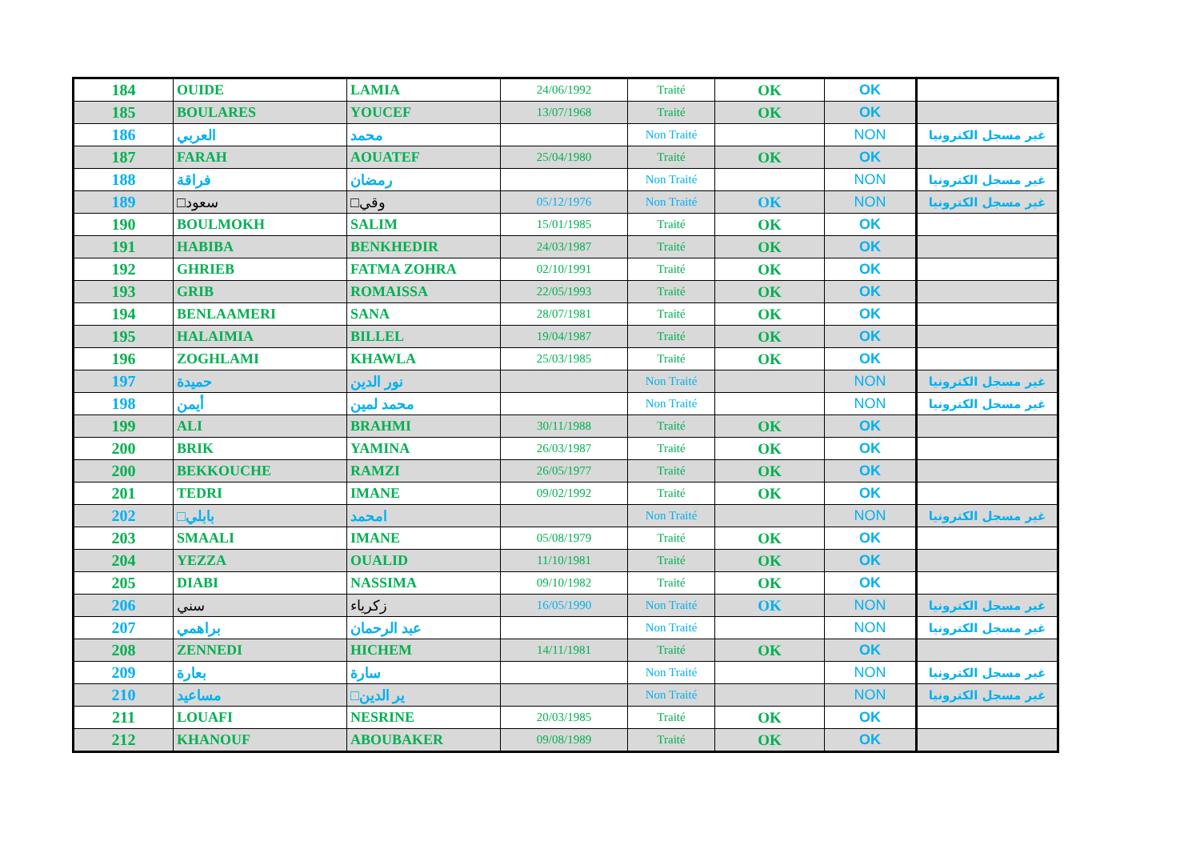| 184 | OUIDE | LAMIA | 24/06/1992 | Traité | OK | OK | |
| 185 | BOULARES | YOUCEF | 13/07/1968 | Traité | OK | OK | |
| 186 | العربي | محمد | | Non Traité | | NON | غير مسجل الكترونيا |
| 187 | FARAH | AOUATEF | 25/04/1980 | Traité | OK | OK | |
| 188 | فراقة | رمضان | | Non Traité | | NON | غير مسجل الكترونيا |
| 189 | □سعود | □وقي | 05/12/1976 | Non Traité | OK | NON | غير مسجل الكترونيا |
| 190 | BOULMOKH | SALIM | 15/01/1985 | Traité | OK | OK | |
| 191 | HABIBA | BENKHEDIR | 24/03/1987 | Traité | OK | OK | |
| 192 | GHRIEB | FATMA ZOHRA | 02/10/1991 | Traité | OK | OK | |
| 193 | GRIB | ROMAISSA | 22/05/1993 | Traité | OK | OK | |
| 194 | BENLAAMERI | SANA | 28/07/1981 | Traité | OK | OK | |
| 195 | HALAIMIA | BILLEL | 19/04/1987 | Traité | OK | OK | |
| 196 | ZOGHLAMI | KHAWLA | 25/03/1985 | Traité | OK | OK | |
| 197 | حميدة | نور الدين | | Non Traité | | NON | غير مسجل الكترونيا |
| 198 | أيمن | محمد لمين | | Non Traité | | NON | غير مسجل الكترونيا |
| 199 | ALI | BRAHMI | 30/11/1988 | Traité | OK | OK | |
| 200 | BRIK | YAMINA | 26/03/1987 | Traité | OK | OK | |
| 200 | BEKKOUCHE | RAMZI | 26/05/1977 | Traité | OK | OK | |
| 201 | TEDRI | IMANE | 09/02/1992 | Traité | OK | OK | |
| 202 | □بابلي | امحمد | | Non Traité | | NON | غير مسجل الكترونيا |
| 203 | SMAALI | IMANE | 05/08/1979 | Traité | OK | OK | |
| 204 | YEZZA | OUALID | 11/10/1981 | Traité | OK | OK | |
| 205 | DIABI | NASSIMA | 09/10/1982 | Traité | OK | OK | |
| 206 | سني | زكرياء | 16/05/1990 | Non Traité | OK | NON | غير مسجل الكترونيا |
| 207 | براهمي | عبد الرحمان | | Non Traité | | NON | غير مسجل الكترونيا |
| 208 | ZENNEDI | HICHEM | 14/11/1981 | Traité | OK | OK | |
| 209 | بعارة | سارة | | Non Traité | | NON | غير مسجل الكترونيا |
| 210 | مساعيد | □ير الدين | | Non Traité | | NON | غير مسجل الكترونيا |
| 211 | LOUAFI | NESRINE | 20/03/1985 | Traité | OK | OK | |
| 212 | KHANOUF | ABOUBAKER | 09/08/1989 | Traité | OK | OK | |